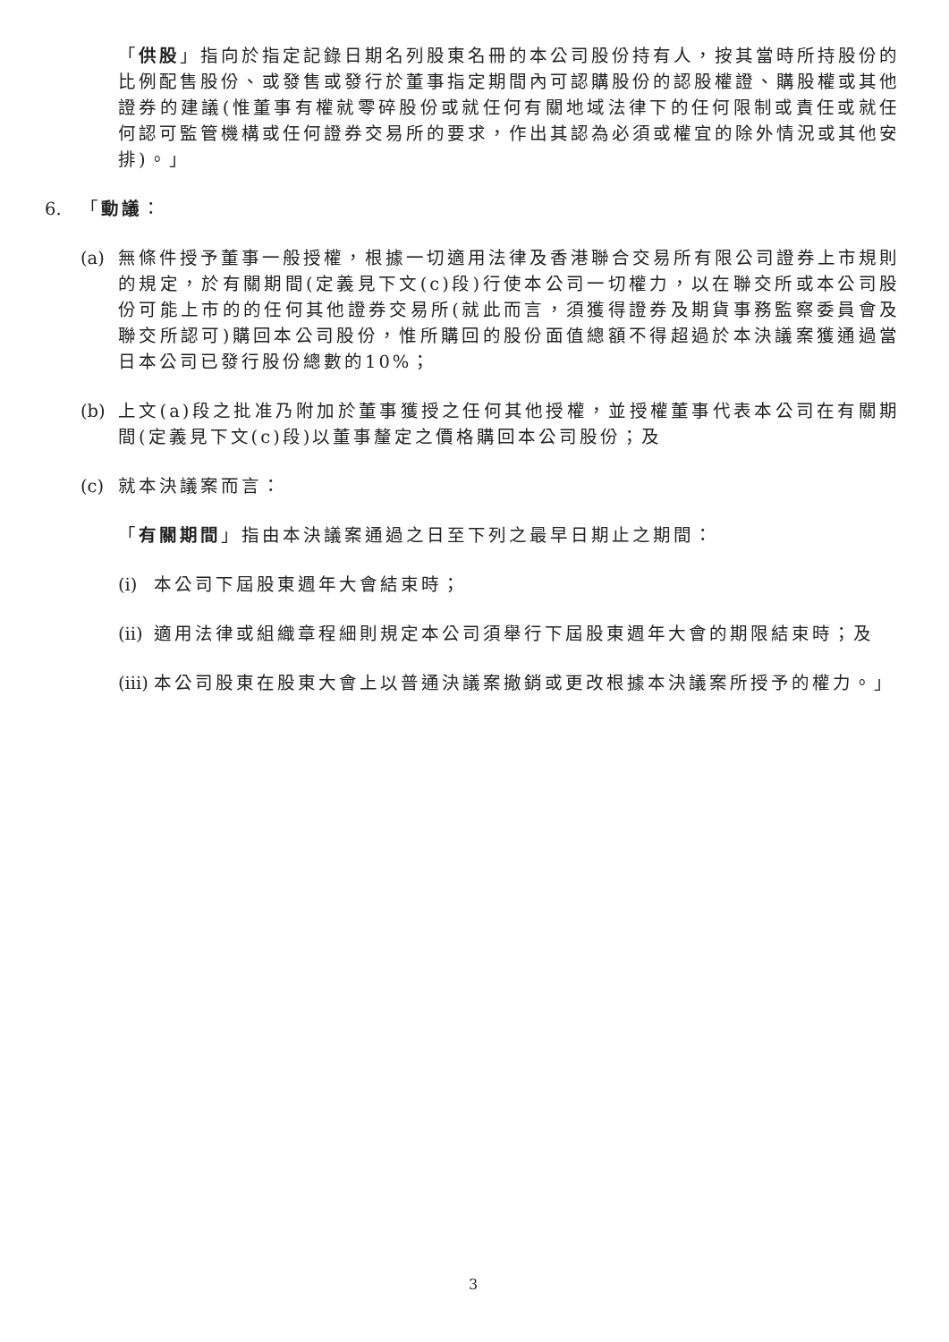「供股」指向於指定記錄日期名列股東名冊的本公司股份持有人，按其當時所持股份的比例配售股份、或發售或發行於董事指定期間內可認購股份的認股權證、購股權或其他證券的建議(惟董事有權就零碎股份或就任何有關地域法律下的任何限制或責任或就任何認可監管機構或任何證券交易所的要求，作出其認為必須或權宜的除外情況或其他安排)。」
6. 「動議：
(a) 無條件授予董事一般授權，根據一切適用法律及香港聯合交易所有限公司證券上市規則的規定，於有關期間(定義見下文(c)段)行使本公司一切權力，以在聯交所或本公司股份可能上市的的任何其他證券交易所(就此而言，須獲得證券及期貨事務監察委員會及聯交所認可)購回本公司股份，惟所購回的股份面值總額不得超過於本決議案獲通過當日本公司已發行股份總數的10%；
(b) 上文(a)段之批准乃附加於董事獲授之任何其他授權，並授權董事代表本公司在有關期間(定義見下文(c)段)以董事釐定之價格購回本公司股份；及
(c) 就本決議案而言：
「有關期間」指由本決議案通過之日至下列之最早日期止之期間：
(i) 本公司下屆股東週年大會結束時；
(ii) 適用法律或組織章程細則規定本公司須舉行下屆股東週年大會的期限結束時；及
(iii) 本公司股東在股東大會上以普通決議案撤銷或更改根據本決議案所授予的權力。」
3